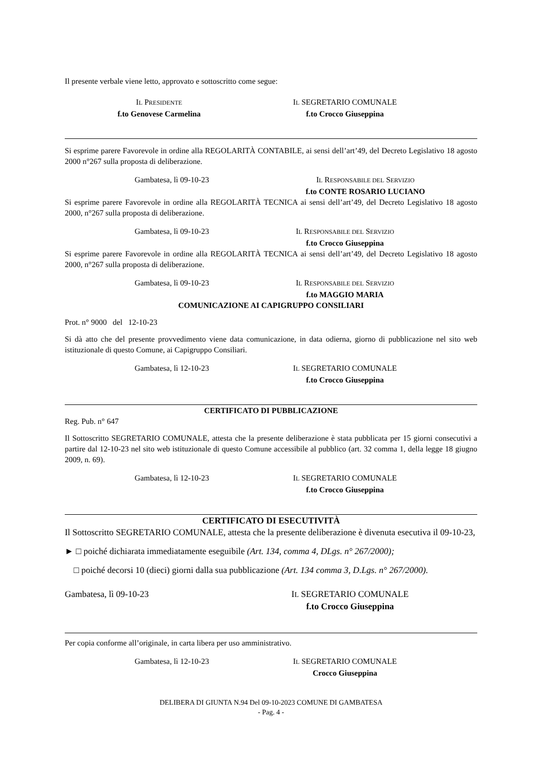Il presente verbale viene letto, approvato e sottoscritto come segue:
IL PRESIDENTE
f.to Genovese Carmelina
IL SEGRETARIO COMUNALE
f.to Crocco Giuseppina
Si esprime parere Favorevole in ordine alla REGOLARITÀ CONTABILE, ai sensi dell’art’49, del Decreto Legislativo 18 agosto 2000 n°267 sulla proposta di deliberazione.
Gambatesa, lì 09-10-23 IL RESPONSABILE DEL SERVIZIO
f.to CONTE ROSARIO LUCIANO
Si esprime parere Favorevole in ordine alla REGOLARITÀ TECNICA ai sensi dell’art’49, del Decreto Legislativo 18 agosto 2000, n°267 sulla proposta di deliberazione.
Gambatesa, lì 09-10-23 IL RESPONSABILE DEL SERVIZIO
f.to Crocco Giuseppina
Si esprime parere Favorevole in ordine alla REGOLARITÀ TECNICA ai sensi dell’art’49, del Decreto Legislativo 18 agosto 2000, n°267 sulla proposta di deliberazione.
Gambatesa, lì 09-10-23 IL RESPONSABILE DEL SERVIZIO
f.to MAGGIO MARIA
COMUNICAZIONE AI CAPIGRUPPO CONSILIARI
Prot. n° 9000 del 12-10-23
Si dà atto che del presente provvedimento viene data comunicazione, in data odierna, giorno di pubblicazione nel sito web istituzionale di questo Comune, ai Capigruppo Consiliari.
Gambatesa, lì 12-10-23 IL SEGRETARIO COMUNALE
f.to Crocco Giuseppina
CERTIFICATO DI PUBBLICAZIONE
Reg. Pub. n° 647
Il Sottoscritto SEGRETARIO COMUNALE, attesta che la presente deliberazione è stata pubblicata per 15 giorni consecutivi a partire dal 12-10-23 nel sito web istituzionale di questo Comune accessibile al pubblico (art. 32 comma 1, della legge 18 giugno 2009, n. 69).
Gambatesa, lì 12-10-23 IL SEGRETARIO COMUNALE
f.to Crocco Giuseppina
CERTIFICATO DI ESECUTIVITÀ
Il Sottoscritto SEGRETARIO COMUNALE, attesta che la presente deliberazione è divenuta esecutiva il 09-10-23,
► □ poiché dichiarata immediatamente eseguibile (Art. 134, comma 4, DLgs. n° 267/2000);
□ poiché decorsi 10 (dieci) giorni dalla sua pubblicazione (Art. 134 comma 3, D.Lgs. n° 267/2000).
Gambatesa, lì 09-10-23 IL SEGRETARIO COMUNALE
f.to Crocco Giuseppina
Per copia conforme all’originale, in carta libera per uso amministrativo.
Gambatesa, lì 12-10-23 IL SEGRETARIO COMUNALE
Crocco Giuseppina
DELIBERA DI GIUNTA N.94 Del 09-10-2023 COMUNE DI GAMBATESA
- Pag. 4 -